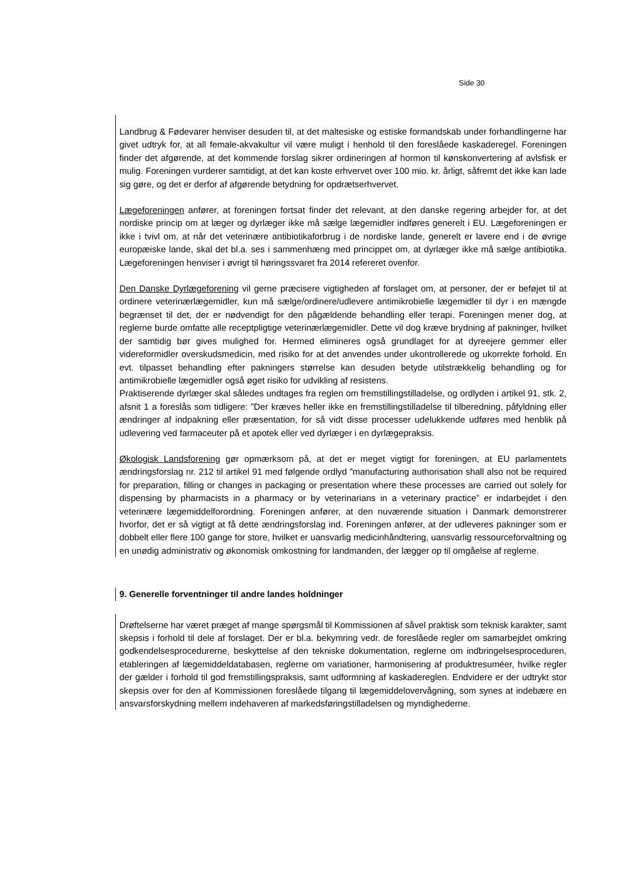Side 30
Landbrug & Fødevarer henviser desuden til, at det maltesiske og estiske formandskab under forhandlingerne har givet udtryk for, at all female-akvakultur vil være muligt i henhold til den foreslåede kaskaderegel. Foreningen finder det afgørende, at det kommende forslag sikrer ordineringen af hormon til kønskonvertering af avlsfisk er mulig. Foreningen vurderer samtidigt, at det kan koste erhvervet over 100 mio. kr. årligt, såfremt det ikke kan lade sig gøre, og det er derfor af afgørende betydning for opdrætserhvervet.
Lægeforeningen anfører, at foreningen fortsat finder det relevant, at den danske regering arbejder for, at det nordiske princip om at læger og dyrlæger ikke må sælge lægemidler indføres generelt i EU. Lægeforeningen er ikke i tvivl om, at når det veterinære antibiotikaforbrug i de nordiske lande, generelt er lavere end i de øvrige europæiske lande, skal det bl.a. ses i sammenhæng med princippet om, at dyrlæger ikke må sælge antibiotika. Lægeforeningen henviser i øvrigt til høringssvaret fra 2014 refereret ovenfor.
Den Danske Dyrlægeforening vil gerne præcisere vigtigheden af forslaget om, at personer, der er beføjet til at ordinere veterinærlægemidler, kun må sælge/ordinere/udlevere antimikrobielle lægemidler til dyr i en mængde begrænset til det, der er nødvendigt for den pågældende behandling eller terapi. Foreningen mener dog, at reglerne burde omfatte alle receptpligtige veterinærlægemidler. Dette vil dog kræve brydning af pakninger, hvilket der samtidig bør gives mulighed for. Hermed elimineres også grundlaget for at dyreejere gemmer eller videreformidler overskudsmedicin, med risiko for at det anvendes under ukontrollerede og ukorrekte forhold. En evt. tilpasset behandling efter pakningers størrelse kan desuden betyde utilstrækkelig behandling og for antimikrobielle lægemidler også øget risiko for udvikling af resistens.
Praktiserende dyrlæger skal således undtages fra reglen om fremstillingstilladelse, og ordlyden i artikel 91, stk. 2, afsnit 1 a foreslås som tidligere: ”Der kræves heller ikke en fremstillingstilladelse til tilberedning, påfyldning eller ændringer af indpakning eller præsentation, for så vidt disse processer udelukkende udføres med henblik på udlevering ved farmaceuter på et apotek eller ved dyrlæger i en dyrlægepraksis.
Økologisk Landsforening gør opmærksom på, at det er meget vigtigt for foreningen, at EU parlamentets ændringsforslag nr. 212 til artikel 91 med følgende ordlyd ”manufacturing authorisation shall also not be required for preparation, filling or changes in packaging or presentation where these processes are carried out solely for dispensing by pharmacists in a pharmacy or by veterinarians in a veterinary practice” er indarbejdet i den veterinære lægemiddelforordning. Foreningen anfører, at den nuværende situation i Danmark demonstrerer hvorfor, det er så vigtigt at få dette ændringsforslag ind. Foreningen anfører, at der udleveres pakninger som er dobbelt eller flere 100 gange for store, hvilket er uansvarlig medicinhåndtering, uansvarlig ressourceforvaltning og en unødig administrativ og økonomisk omkostning for landmanden, der lægger op til omgåelse af reglerne.
9. Generelle forventninger til andre landes holdninger
Drøftelserne har været præget af mange spørgsmål til Kommissionen af såvel praktisk som teknisk karakter, samt skepsis i forhold til dele af forslaget. Der er bl.a. bekymring vedr. de foreslåede regler om samarbejdet omkring godkendelsesprocedurerne, beskyttelse af den tekniske dokumentation, reglerne om indbringelsesproceduren, etableringen af lægemiddeldatabasen, reglerne om variationer, harmonisering af produktresuméer, hvilke regler der gælder i forhold til god fremstillingspraksis, samt udformning af kaskadereglen. Endvidere er der udtrykt stor skepsis over for den af Kommissionen foreslåede tilgang til lægemiddelovervågning, som synes at indebære en ansvarsforskydning mellem indehaveren af markedsføringstilladelsen og myndighederne.